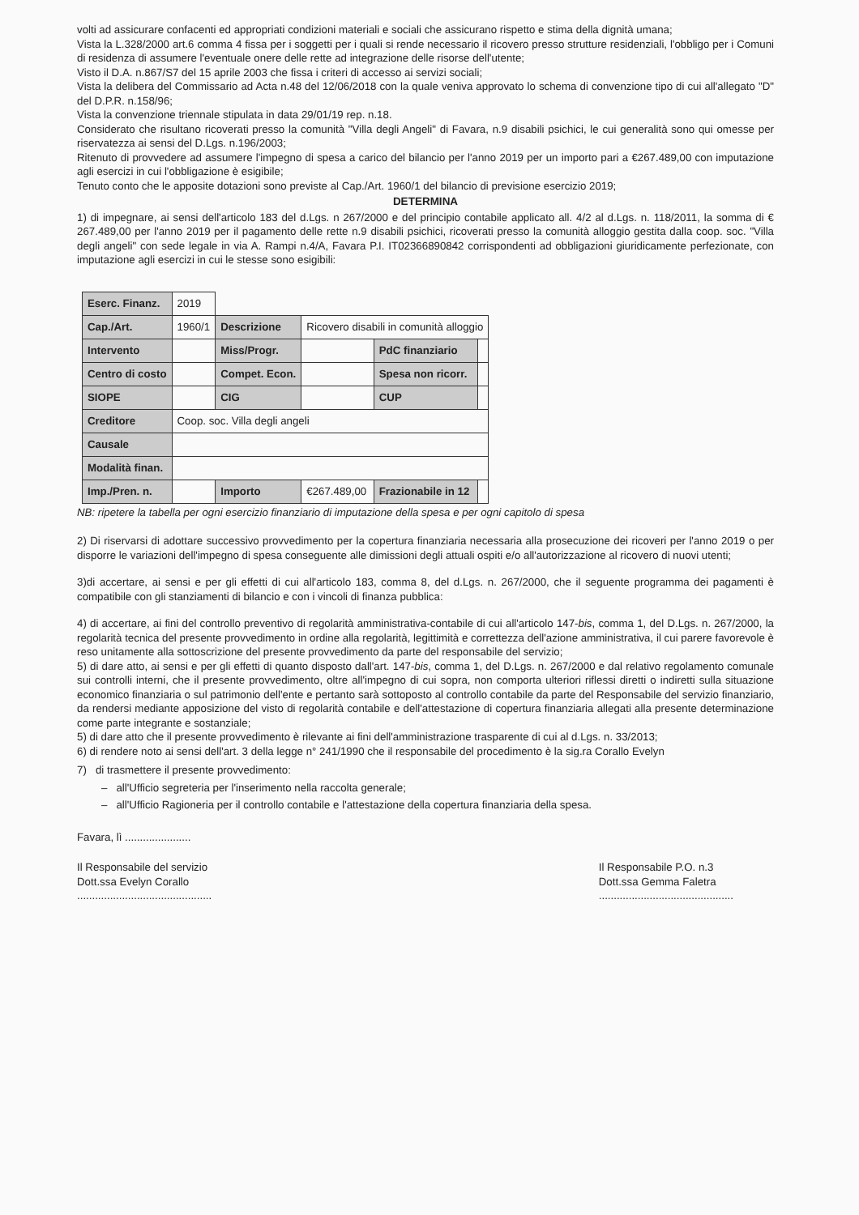volti ad assicurare confacenti ed appropriati condizioni materiali e sociali che assicurano rispetto e stima della dignità umana;
Vista la L.328/2000 art.6 comma 4 fissa per i soggetti per i quali si rende necessario il ricovero presso strutture residenziali, l'obbligo per i Comuni di residenza di assumere l'eventuale onere delle rette ad integrazione delle risorse dell'utente;
Visto il D.A. n.867/S7 del 15 aprile 2003 che fissa i criteri di accesso ai servizi sociali;
Vista la delibera del Commissario ad Acta n.48 del 12/06/2018 con la quale veniva approvato lo schema di convenzione tipo di cui all'allegato "D" del D.P.R. n.158/96;
Vista la convenzione triennale stipulata in data 29/01/19 rep. n.18.
Considerato che risultano ricoverati presso la comunità "Villa degli Angeli" di Favara, n.9 disabili psichici, le cui generalità sono qui omesse per riservatezza ai sensi del D.Lgs. n.196/2003;
Ritenuto di provvedere ad assumere l'impegno di spesa a carico del bilancio per l'anno 2019 per un importo pari a €267.489,00 con imputazione agli esercizi in cui l'obbligazione è esigibile;
Tenuto conto che le apposite dotazioni sono previste al Cap./Art. 1960/1 del bilancio di previsione esercizio 2019;
DETERMINA
1) di impegnare, ai sensi dell'articolo 183 del d.Lgs. n 267/2000 e del principio contabile applicato all. 4/2 al d.Lgs. n. 118/2011, la somma di € 267.489,00 per l'anno 2019 per il pagamento delle rette n.9 disabili psichici, ricoverati presso la comunità alloggio gestita dalla coop. soc. "Villa degli angeli" con sede legale in via A. Rampi n.4/A, Favara P.I. IT02366890842 corrispondenti ad obbligazioni giuridicamente perfezionate, con imputazione agli esercizi in cui le stesse sono esigibili:
| Eserc. Finanz. | 2019 | | | | |
| Cap./Art. | 1960/1 | Descrizione | Ricovero disabili in comunità alloggio | | |
| Intervento | | Miss/Progr. | | PdC finanziario | |
| Centro di costo | | Compet. Econ. | | Spesa non ricorr. | |
| SIOPE | | CIG | | CUP | |
| Creditore | Coop. soc. Villa degli angeli | | | | |
| Causale | | | | | |
| Modalità finan. | | | | | |
| Imp./Pren. n. | | Importo | €267.489,00 | Frazionabile in 12 | |
NB: ripetere la tabella per ogni esercizio finanziario di imputazione della spesa e per ogni capitolo di spesa
2) Di riservarsi di adottare successivo provvedimento per la copertura finanziaria necessaria alla prosecuzione dei ricoveri per l'anno 2019 o per disporre le variazioni dell'impegno di spesa conseguente alle dimissioni degli attuali ospiti e/o all'autorizzazione al ricovero di nuovi utenti;
3)di accertare, ai sensi e per gli effetti di cui all'articolo 183, comma 8, del d.Lgs. n. 267/2000, che il seguente programma dei pagamenti è compatibile con gli stanziamenti di bilancio e con i vincoli di finanza pubblica:
4) di accertare, ai fini del controllo preventivo di regolarità amministrativa-contabile di cui all'articolo 147-bis, comma 1, del D.Lgs. n. 267/2000, la regolarità tecnica del presente provvedimento in ordine alla regolarità, legittimità e correttezza dell'azione amministrativa, il cui parere favorevole è reso unitamente alla sottoscrizione del presente provvedimento da parte del responsabile del servizio;
5) di dare atto, ai sensi e per gli effetti di quanto disposto dall'art. 147-bis, comma 1, del D.Lgs. n. 267/2000 e dal relativo regolamento comunale sui controlli interni, che il presente provvedimento, oltre all'impegno di cui sopra, non comporta ulteriori riflessi diretti o indiretti sulla situazione economico finanziaria o sul patrimonio dell'ente e pertanto sarà sottoposto al controllo contabile da parte del Responsabile del servizio finanziario, da rendersi mediante apposizione del visto di regolarità contabile e dell'attestazione di copertura finanziaria allegati alla presente determinazione come parte integrante e sostanziale;
5) di dare atto che il presente provvedimento è rilevante ai fini dell'amministrazione trasparente di cui al d.Lgs. n. 33/2013;
6) di rendere noto ai sensi dell'art. 3 della legge n° 241/1990 che il responsabile del procedimento è la sig.ra Corallo Evelyn
7) di trasmettere il presente provvedimento:
– all'Ufficio segreteria per l'inserimento nella raccolta generale;
– all'Ufficio Ragioneria per il controllo contabile e l'attestazione della copertura finanziaria della spesa.
Favara, lì ......................
Il Responsabile del servizio
Dott.ssa Evelyn Corallo
.............................................
Il Responsabile P.O. n.3
Dott.ssa Gemma Faletra
.............................................